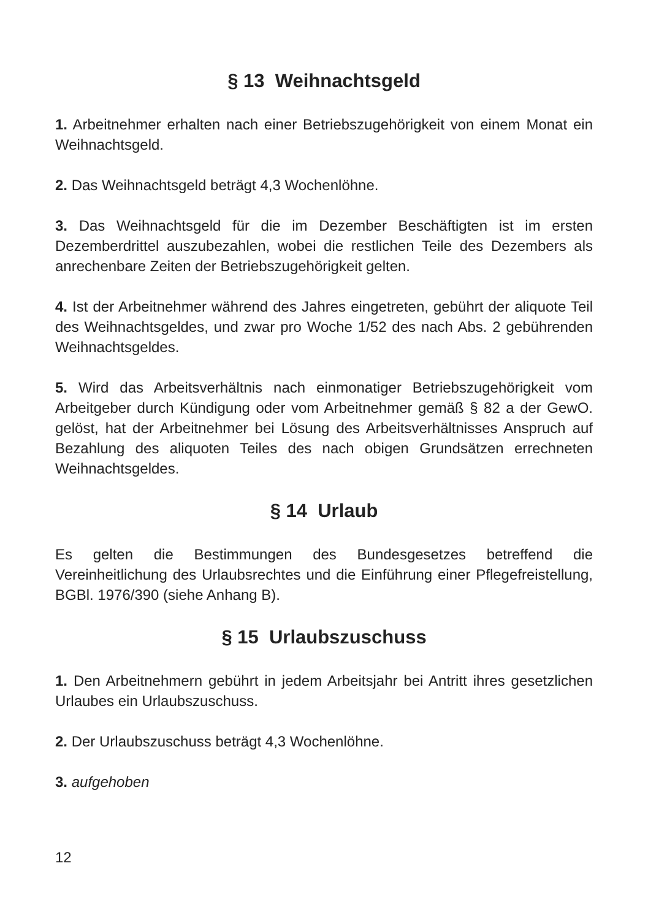§ 13 Weihnachtsgeld
1. Arbeitnehmer erhalten nach einer Betriebszugehörigkeit von einem Monat ein Weihnachtsgeld.
2. Das Weihnachtsgeld beträgt 4,3 Wochenlöhne.
3. Das Weihnachtsgeld für die im Dezember Beschäftigten ist im ersten Dezemberdrittel auszubezahlen, wobei die restlichen Teile des Dezembers als anrechenbare Zeiten der Betriebszugehörigkeit gelten.
4. Ist der Arbeitnehmer während des Jahres eingetreten, gebührt der aliquote Teil des Weihnachtsgeldes, und zwar pro Woche 1/52 des nach Abs. 2 gebührenden Weihnachtsgeldes.
5. Wird das Arbeitsverhältnis nach einmonatiger Betriebszugehörigkeit vom Arbeitgeber durch Kündigung oder vom Arbeitnehmer gemäß § 82 a der GewO. gelöst, hat der Arbeitnehmer bei Lösung des Arbeitsverhältnisses Anspruch auf Bezahlung des aliquoten Teiles des nach obigen Grundsätzen errechneten Weihnachtsgeldes.
§ 14 Urlaub
Es gelten die Bestimmungen des Bundesgesetzes betreffend die Vereinheitlichung des Urlaubsrechtes und die Einführung einer Pflegefreistellung, BGBl. 1976/390 (siehe Anhang B).
§ 15 Urlaubszuschuss
1. Den Arbeitnehmern gebührt in jedem Arbeitsjahr bei Antritt ihres gesetzlichen Urlaubes ein Urlaubszuschuss.
2. Der Urlaubszuschuss beträgt 4,3 Wochenlöhne.
3. aufgehoben
12